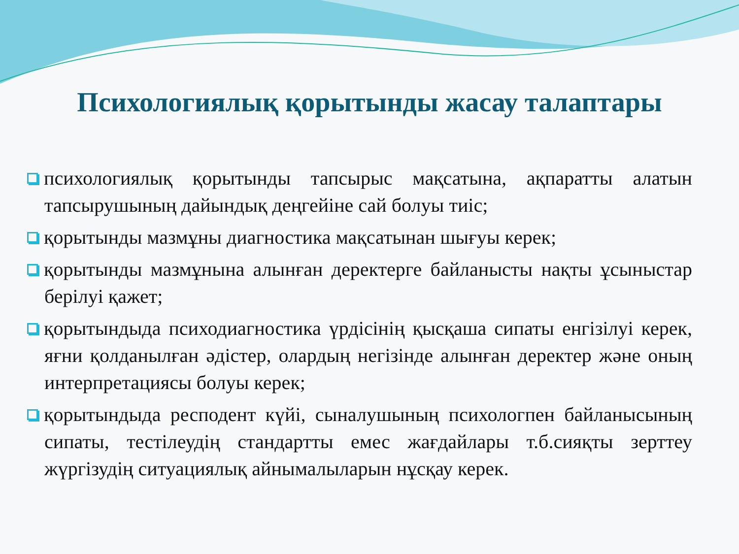Психологиялық қорытынды жасау талаптары
психологиялық қорытынды тапсырыс мақсатына, ақпаратты алатын тапсырушының дайындық деңгейіне сай болуы тиіс;
қорытынды мазмұны диагностика мақсатынан шығуы керек;
қорытынды мазмұнына алынған деректерге байланысты нақты ұсыныстар берілуі қажет;
қорытындыда психодиагностика үрдісінің қысқаша сипаты енгізілуі керек, яғни қолданылған әдістер, олардың негізінде алынған деректер және оның интерпретациясы болуы керек;
қорытындыда респодент күйі, сыналушының психологпен байланысының сипаты, тестілеудің стандартты емес жағдайлары т.б.сияқты зерттеу жүргізудің ситуациялық айнымалыларын нұсқау керек.